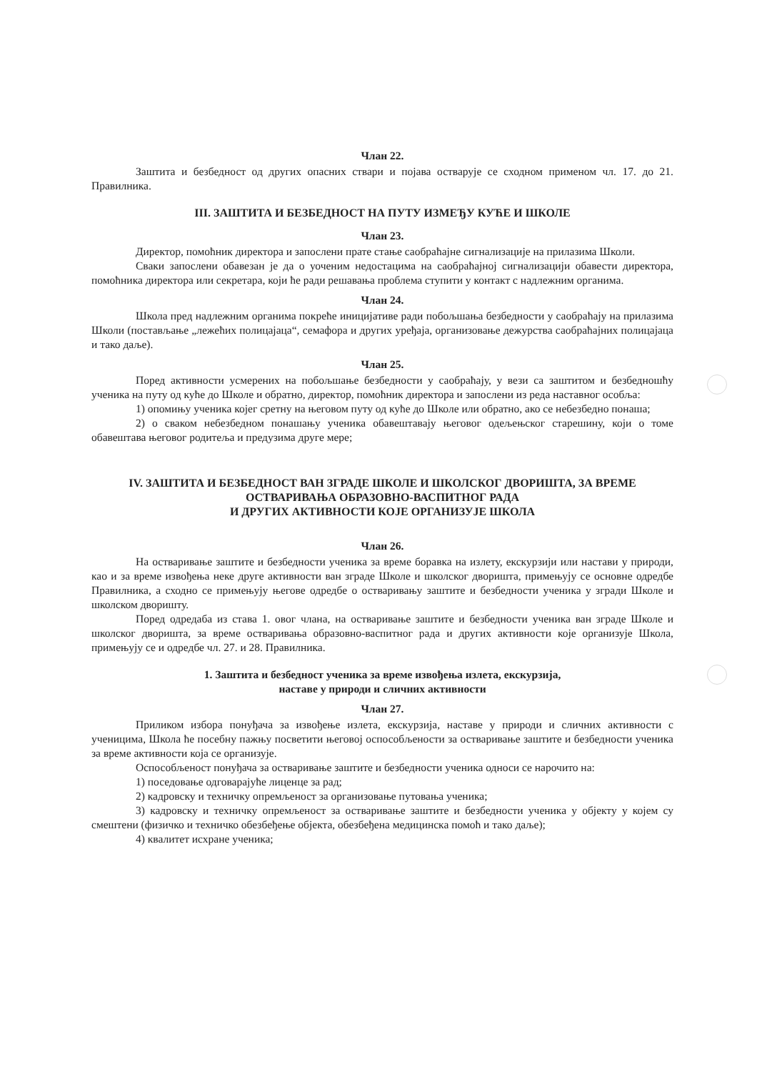Члан 22.
Заштита и безбедност од других опасних ствари и појава остварује се сходном применом чл. 17. до 21. Правилника.
III. ЗАШТИТА И БЕЗБЕДНОСТ НА ПУТУ ИЗМЕЂУ КУЋЕ И ШКОЛЕ
Члан 23.
Директор, помоћник директора и запослени прате стање саобраћајне сигнализације на прилазима Школи.
Сваки запослени обавезан је да о уоченим недостацима на саобраћајној сигнализацији обавести директора, помоћника директора или секретара, који ће ради решавања проблема ступити у контакт с надлежним органима.
Члан 24.
Школа пред надлежним органима покреће иницијативе ради побољшања безбедности у саобраћају на прилазима Школи (постављање „лежећих полицајаца“, семафора и других уређаја, организовање дежурства саобраћајних полицајаца и тако даље).
Члан 25.
Поред активности усмерених на побољшање безбедности у саобраћају, у вези са заштитом и безбедношћу ученика на путу од куће до Школе и обратно, директор, помоћник директора и запослени из реда наставног особља:
1) опомињу ученика којег сретну на његовом путу од куће до Школе или обратно, ако се небезбедно понаша;
2) о сваком небезбедном понашању ученика обавештавају његовог одељењског старешину, који о томе обавештава његовог родитеља и предузима друге мере;
IV. ЗАШТИТА И БЕЗБЕДНОСТ ВАН ЗГРАДЕ ШКОЛЕ И ШКОЛСКОГ ДВОРИШТА, ЗА ВРЕМЕ ОСТВАРИВАЊА ОБРАЗОВНО-ВАСПИТНОГ РАДА
И ДРУГИХ АКТИВНОСТИ КОЈЕ ОРГАНИЗУЈЕ ШКОЛА
Члан 26.
На остваривање заштите и безбедности ученика за време боравка на излету, екскурзији или настави у природи, као и за време извођења неке друге активности ван зграде Школе и школског дворишта, примењују се основне одредбе Правилника, а сходно се примењују његове одредбе о остваривању заштите и безбедности ученика у згради Школе и школском дворишту.
Поред одредаба из става 1. овог члана, на остваривање заштите и безбедности ученика ван зграде Школе и школског дворишта, за време остваривања образовно-васпитног рада и других активности које организује Школа, примењују се и одредбе чл. 27. и 28. Правилника.
1. Заштита и безбедност ученика за време извођења излета, екскурзија,
наставе у природи и сличних активности
Члан 27.
Приликом избора понуђача за извођење излета, екскурзија, наставе у природи и сличних активности с ученицима, Школа ће посебну пажњу посветити његовој оспособљености за остваривање заштите и безбедности ученика за време активности која се организује.
Оспособљеност понуђача за остваривање заштите и безбедности ученика односи се нарочито на:
1) поседовање одговарајуће лиценце за рад;
2) кадровску и техничку опремљеност за организовање путовања ученика;
3) кадровску и техничку опремљеност за остваривање заштите и безбедности ученика у објекту у којем су смештени (физичко и техничко обезбеђење објекта, обезбеђена медицинска помоћ и тако даље);
4) квалитет исхране ученика;